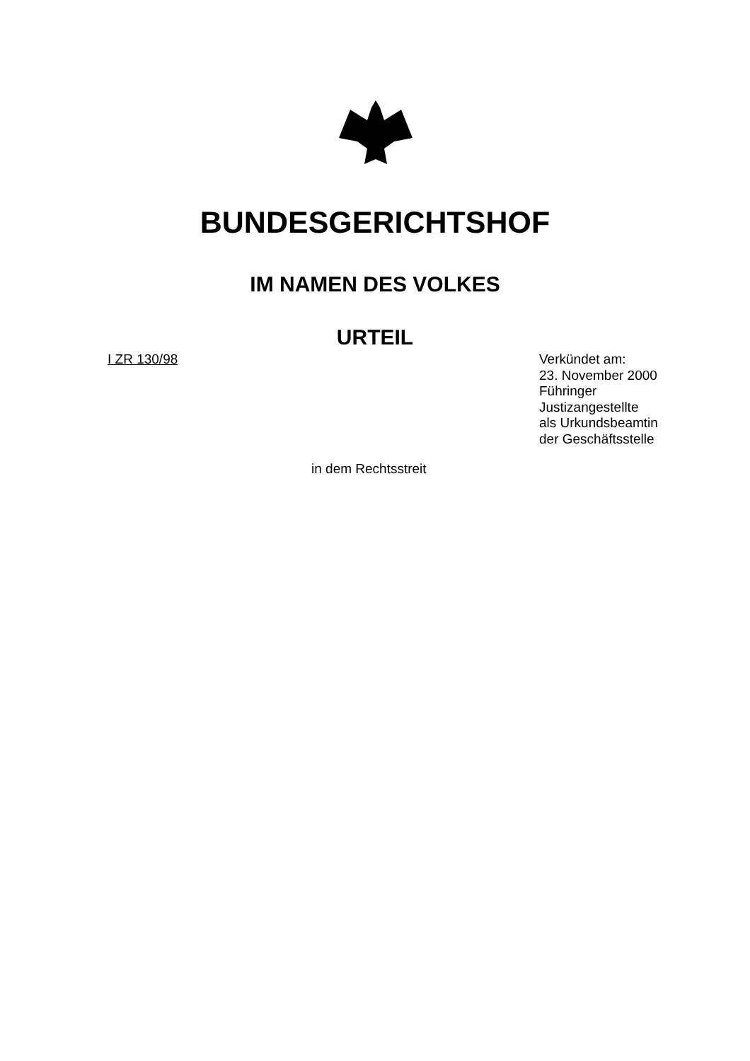BUNDESGERICHTSHOF
IM NAMEN DES VOLKES
URTEIL
I ZR 130/98
Verkündet am:
23. November 2000
Führinger
Justizangestellte
als Urkundsbeamtin
der Geschäftsstelle
in dem Rechtsstreit